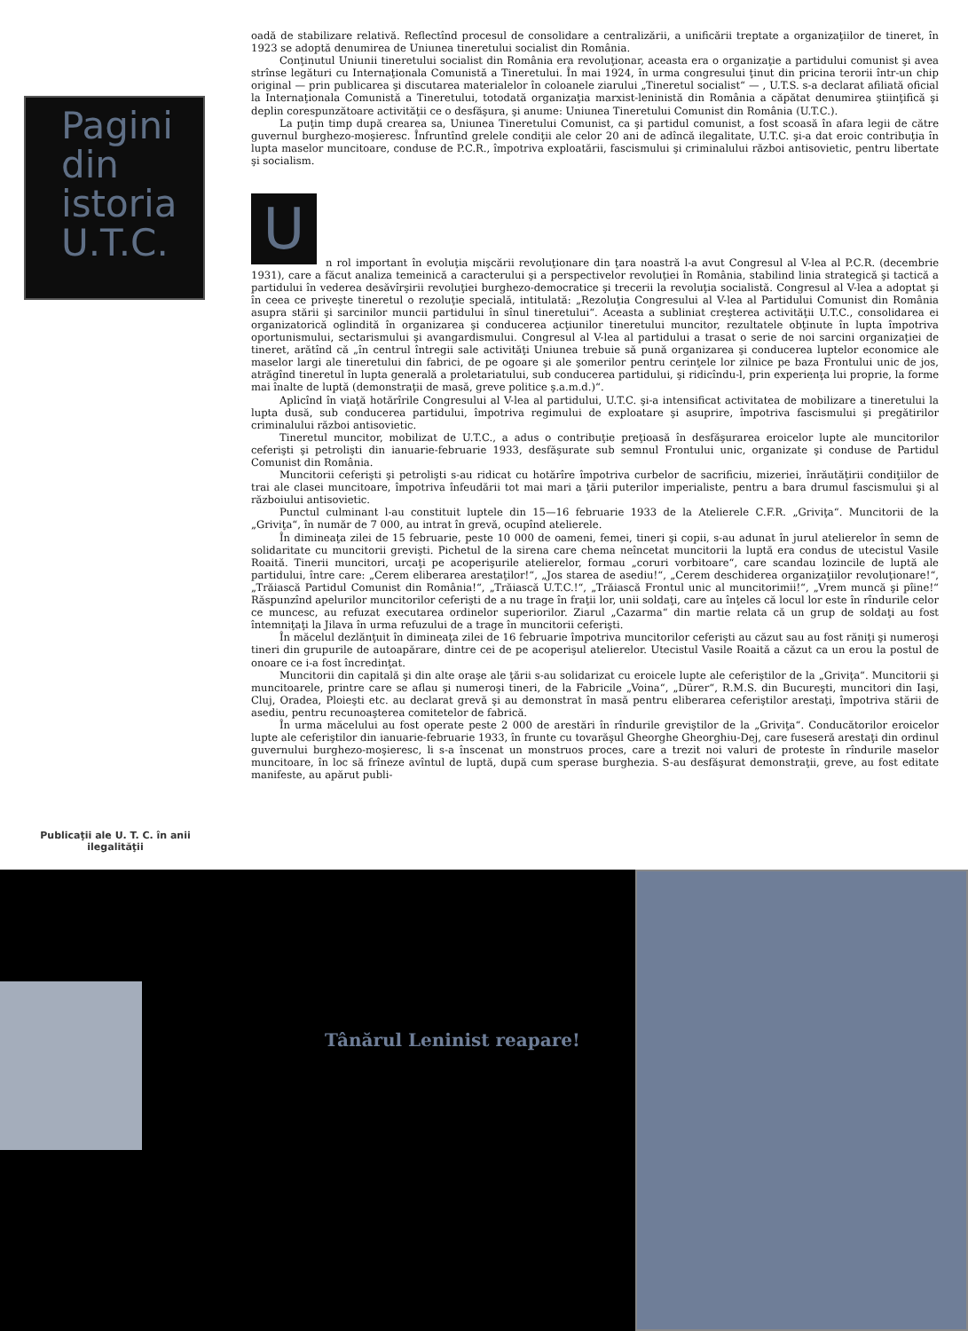Pagini
din
istoria
U.T.C.
Publicaţii ale U. T. C. în anii ilegalităţii
oadă de stabilizare relativă. Reflectînd procesul de consolidare a centralizării, a unificării treptate a organizaţiilor de tineret, în 1923 se adoptă denumirea de Uniunea tineretului socialist din România.
Conţinutul Uniunii tineretului socialist din România era revoluţionar, aceasta era o organizaţie a partidului comunist şi avea strînse legături cu Internaţionala Comunistă a Tineretului. În mai 1924, în urma congresului ţinut din pricina terorii într-un chip original — prin publicarea şi discutarea materialelor în coloanele ziarului „Tineretul socialist“ — , U.T.S. s-a declarat afiliată oficial la Internaţionala Comunistă a Tineretului, totodată organizaţia marxist-leninistă din România a căpătat denumirea ştiinţifică şi deplin corespunzătoare activităţii ce o desfăşura, şi anume: Uniunea Tineretului Comunist din România (U.T.C.).
La puţin timp după crearea sa, Uniunea Tineretului Comunist, ca şi partidul comunist, a fost scoasă în afara legii de către guvernul burghezo-moşieresc. Înfruntînd grelele condiţii ale celor 20 ani de adîncă ilegalitate, U.T.C. şi-a dat eroic contribuţia în lupta maselor muncitoare, conduse de P.C.R., împotriva exploatării, fascismului şi criminalului război antisovietic, pentru libertate şi socialism.
U
n rol important în evoluţia mişcării revoluţionare din ţara noastră l-a avut Congresul al V-lea al P.C.R. (decembrie 1931), care a făcut analiza temeinică a caracterului şi a perspectivelor revoluţiei în România, stabilind linia strategică şi tactică a partidului în vederea desăvîrşirii revoluţiei burghezo-democratice şi trecerii la revoluţia socialistă. Congresul al V-lea a adoptat şi în ceea ce priveşte tineretul o rezoluţie specială, intitulată: „Rezoluţia Congresului al V-lea al Partidului Comunist din România asupra stării şi sarcinilor muncii partidului în sînul tineretului“. Aceasta a subliniat creşterea activităţii U.T.C., consolidarea ei organizatorică oglindită în organizarea şi conducerea acţiunilor tineretului muncitor, rezultatele obţinute în lupta împotriva oportunismului, sectarismului şi avangardismului. Congresul al V-lea al partidului a trasat o serie de noi sarcini organizaţiei de tineret, arătînd că „în centrul întregii sale activităţi Uniunea trebuie să pună organizarea şi conducerea luptelor economice ale maselor largi ale tineretului din fabrici, de pe ogoare şi ale şomerilor pentru cerinţele lor zilnice pe baza Frontului unic de jos, atrăgînd tineretul în lupta generală a proletariatului, sub conducerea partidului, şi ridicîndu-l, prin experienţa lui proprie, la forme mai înalte de luptă (demonstraţii de masă, greve politice ş.a.m.d.)“.
Aplicînd în viaţă hotărîrile Congresului al V-lea al partidului, U.T.C. şi-a intensificat activitatea de mobilizare a tineretului la lupta dusă, sub conducerea partidului, împotriva regimului de exploatare şi asuprire, împotriva fascismului şi pregătirilor criminalului război antisovietic.
Tineretul muncitor, mobilizat de U.T.C., a adus o contribuţie preţioasă în desfăşurarea eroicelor lupte ale muncitorilor ceferişti şi petrolişti din ianuarie-februarie 1933, desfăşurate sub semnul Frontului unic, organizate şi conduse de Partidul Comunist din România.
Muncitorii ceferişti şi petrolişti s-au ridicat cu hotărîre împotriva curbelor de sacrificiu, mizeriei, înrăutăţirii condiţiilor de trai ale clasei muncitoare, împotriva înfeudării tot mai mari a ţării puterilor imperialiste, pentru a bara drumul fascismului şi al războiului antisovietic.
Punctul culminant l-au constituit luptele din 15—16 februarie 1933 de la Atelierele C.F.R. „Griviţa“. Muncitorii de la „Griviţa“, în număr de 7 000, au intrat în grevă, ocupînd atelierele.
În dimineaţa zilei de 15 februarie, peste 10 000 de oameni, femei, tineri şi copii, s-au adunat în jurul atelierelor în semn de solidaritate cu muncitorii grevişti. Pichetul de la sirena care chema neîncetat muncitorii la luptă era condus de utecistul Vasile Roaită. Tinerii muncitori, urcaţi pe acoperişurile atelierelor, formau „coruri vorbitoare“, care scandau lozincile de luptă ale partidului, între care: „Cerem eliberarea arestaţilor!“, „Jos starea de asediu!“, „Cerem deschiderea organizaţiilor revoluţionare!“, „Trăiască Partidul Comunist din România!“, „Trăiască U.T.C.!“, „Trăiască Frontul unic al muncitorimii!“, „Vrem muncă şi pîine!“ Răspunzînd apelurilor muncitorilor ceferişti de a nu trage în fraţii lor, unii soldaţi, care au înţeles că locul lor este în rîndurile celor ce muncesc, au refuzat executarea ordinelor superiorilor. Ziarul „Cazarma“ din martie relata că un grup de soldaţi au fost întemniţaţi la Jilava în urma refuzului de a trage în muncitorii ceferişti.
În măcelul dezlănţuit în dimineaţa zilei de 16 februarie împotriva muncitorilor ceferişti au căzut sau au fost răniţi şi numeroşi tineri din grupurile de autoapărare, dintre cei de pe acoperişul atelierelor. Utecistul Vasile Roaită a căzut ca un erou la postul de onoare ce i-a fost încredinţat.
Muncitorii din capitală şi din alte oraşe ale ţării s-au solidarizat cu eroicele lupte ale ceferiştilor de la „Griviţa“. Muncitorii şi muncitoarele, printre care se aflau şi numeroşi tineri, de la Fabricile „Voina“, „Dürer“, R.M.S. din Bucureşti, muncitori din Iaşi, Cluj, Oradea, Ploieşti etc. au declarat grevă şi au demonstrat în masă pentru eliberarea ceferiştilor arestaţi, împotriva stării de asediu, pentru recunoaşterea comitetelor de fabrică.
În urma măcelului au fost operate peste 2 000 de arestări în rîndurile greviştilor de la „Griviţa“. Conducătorilor eroicelor lupte ale ceferiştilor din ianuarie-februarie 1933, în frunte cu tovarăşul Gheorghe Gheorghiu-Dej, care fuseseră arestaţi din ordinul guvernului burghezo-moşieresc, li s-a înscenat un monstruos proces, care a trezit noi valuri de proteste în rîndurile maselor muncitoare, în loc să frîneze avîntul de luptă, după cum sperase burghezia. S-au desfăşurat demonstraţii, greve, au fost editate manifeste, au apărut publi-
Tânărul Leninist reapare!